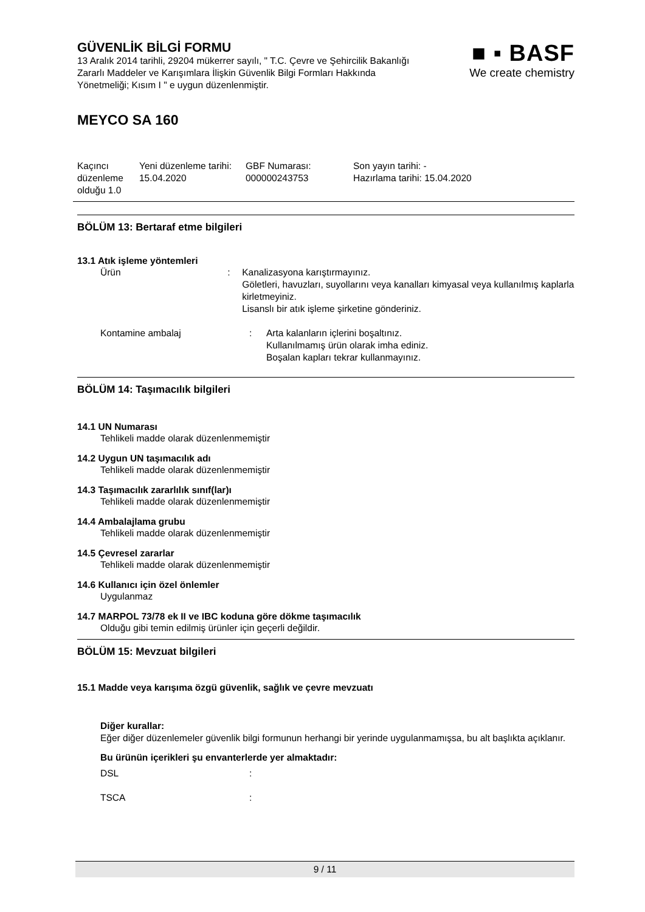■ ▪ BASF
We create chemistry
GÜVENLİK BİLGİ FORMU
13 Aralık 2014 tarihli, 29204 mükerrer sayılı, " T.C. Çevre ve Şehircilik Bakanlığı Zararlı Maddeler ve Karışımlara İlişkin Güvenlik Bilgi Formları Hakkında Yönetmeliği; Kısım I " e uygun düzenlenmiştir.
MEYCO SA 160
Kaçıncı düzenleme olduğu 1.0
Yeni düzenleme tarihi:
15.04.2020
GBF Numarası:
000000243753
Son yayın tarihi: -
Hazırlama tarihi: 15.04.2020
BÖLÜM 13: Bertaraf etme bilgileri
13.1 Atık işleme yöntemleri
Ürün : Kanalizasyona karıştırmayınız.
Göletleri, havuzları, suyollarını veya kanalları kimyasal veya kullanılmış kaplarla kirletmeyiniz.
Lisanslı bir atık işleme şirketine gönderiniz.
Kontamine ambalaj : Arta kalanların içlerini boşaltınız.
Kullanılmamış ürün olarak imha ediniz.
Boşalan kapları tekrar kullanmayınız.
BÖLÜM 14: Taşımacılık bilgileri
14.1 UN Numarası
Tehlikeli madde olarak düzenlenmemiştir
14.2 Uygun UN taşımacılık adı
Tehlikeli madde olarak düzenlenmemiştir
14.3 Taşımacılık zararlılık sınıf(lar)ı
Tehlikeli madde olarak düzenlenmemiştir
14.4 Ambalajlama grubu
Tehlikeli madde olarak düzenlenmemiştir
14.5 Çevresel zararlar
Tehlikeli madde olarak düzenlenmemiştir
14.6 Kullanıcı için özel önlemler
Uygulanmaz
14.7 MARPOL 73/78 ek II ve IBC koduna göre dökme taşımacılık
Olduğu gibi temin edilmiş ürünler için geçerli değildir.
BÖLÜM 15: Mevzuat bilgileri
15.1 Madde veya karışıma özgü güvenlik, sağlık ve çevre mevzuatı
Diğer kurallar:
Eğer diğer düzenlemeler güvenlik bilgi formunun herhangi bir yerinde uygulanmamışsa, bu alt başlıkta açıklanır.
Bu ürünün içerikleri şu envanterlerde yer almaktadır:
DSL :
TSCA :
9 / 11